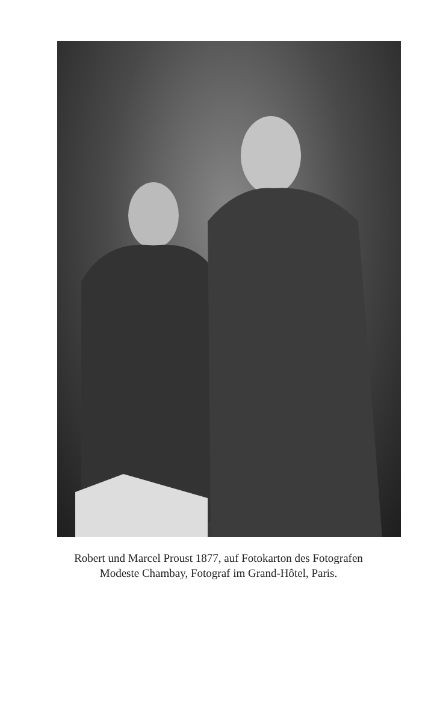Robert und Marcel Proust 1877, auf Fotokarton des Fotografen
Modeste Chambay, Fotograf im Grand-Hôtel, Paris.